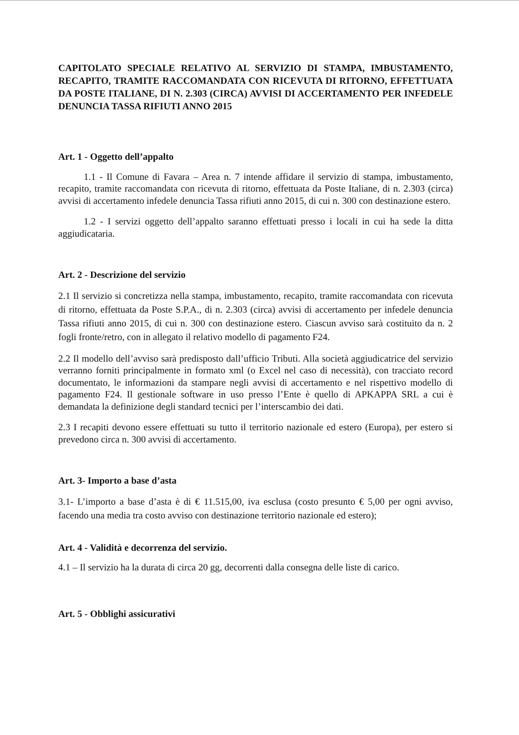CAPITOLATO SPECIALE RELATIVO AL SERVIZIO DI STAMPA, IMBUSTAMENTO, RECAPITO, TRAMITE RACCOMANDATA CON RICEVUTA DI RITORNO, EFFETTUATA DA POSTE ITALIANE, DI N. 2.303 (CIRCA) AVVISI DI ACCERTAMENTO PER INFEDELE DENUNCIA TASSA RIFIUTI ANNO 2015
Art. 1 - Oggetto dell’appalto
1.1 - Il Comune di Favara – Area n. 7 intende affidare il servizio di stampa, imbustamento, recapito, tramite raccomandata con ricevuta di ritorno, effettuata da Poste Italiane, di n. 2.303 (circa) avvisi di accertamento infedele denuncia Tassa rifiuti anno 2015, di cui n. 300 con destinazione estero.
1.2 - I servizi oggetto dell’appalto saranno effettuati presso i locali in cui ha sede la ditta aggiudicataria.
Art. 2 - Descrizione del servizio
2.1 Il servizio si concretizza nella stampa, imbustamento, recapito, tramite raccomandata con ricevuta di ritorno, effettuata da Poste S.P.A., di n. 2.303 (circa) avvisi di accertamento per infedele denuncia Tassa rifiuti anno 2015, di cui n. 300 con destinazione estero. Ciascun avviso sarà costituito da n. 2 fogli fronte/retro, con in allegato il relativo modello di pagamento F24.
2.2 Il modello dell’avviso sarà predisposto dall’ufficio Tributi. Alla società aggiudicatrice del servizio verranno forniti principalmente in formato xml (o Excel nel caso di necessità), con tracciato record documentato, le informazioni da stampare negli avvisi di accertamento e nel rispettivo modello di pagamento F24. Il gestionale software in uso presso l’Ente è quello di APKAPPA SRL a cui è demandata la definizione degli standard tecnici per l’interscambio dei dati.
2.3 I recapiti devono essere effettuati su tutto il territorio nazionale ed estero (Europa), per estero si prevedono circa n. 300 avvisi di accertamento.
Art. 3- Importo a base d’asta
3.1- L’importo a base d’asta è di € 11.515,00, iva esclusa (costo presunto € 5,00 per ogni avviso, facendo una media tra costo avviso con destinazione territorio nazionale ed estero);
Art. 4 - Validità e decorrenza del servizio.
4.1 – Il servizio ha la durata di circa 20 gg, decorrenti dalla consegna delle liste di carico.
Art. 5 - Obblighi assicurativi